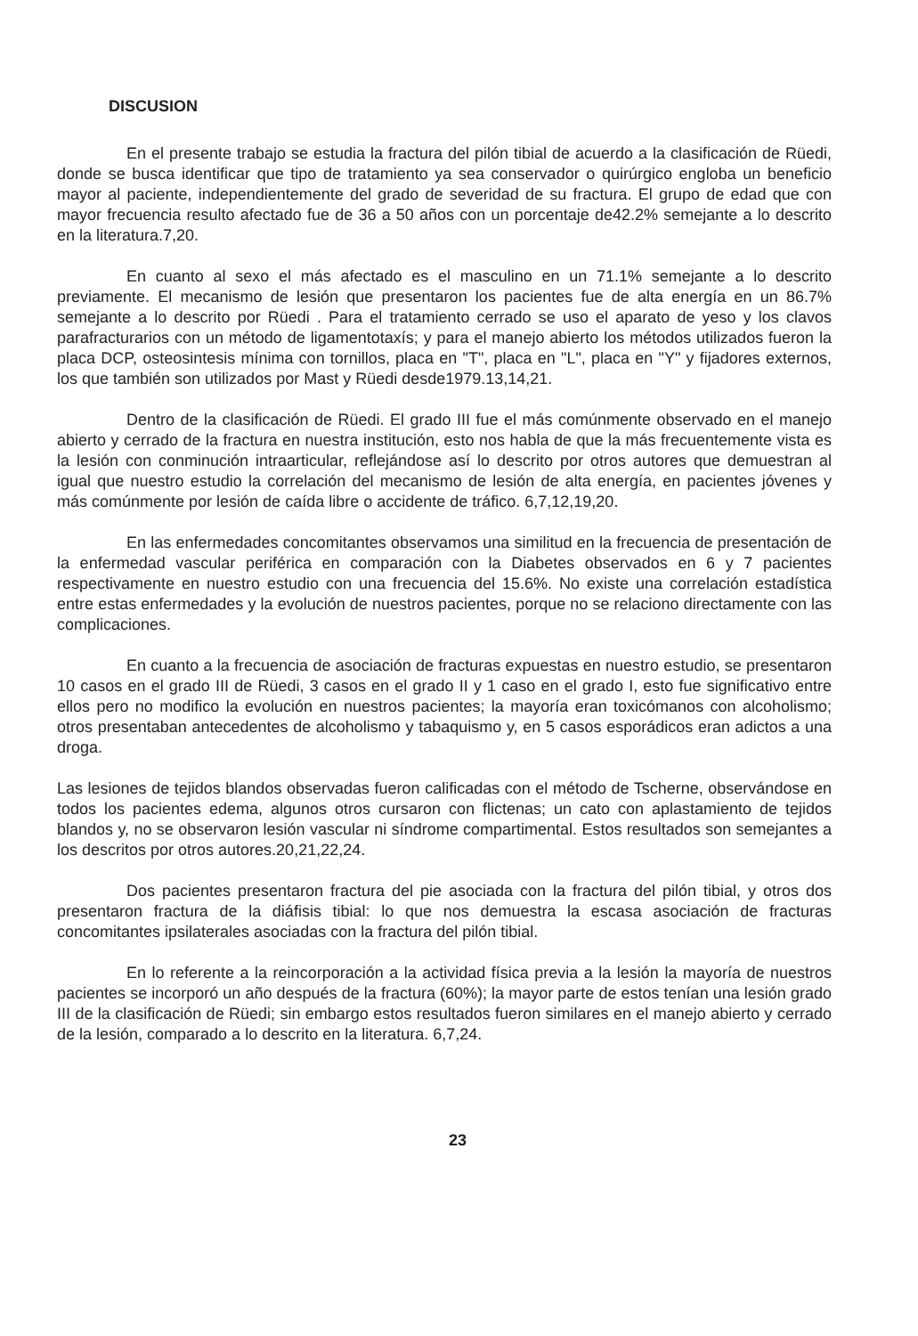DISCUSION
En el presente trabajo se estudia la fractura del pilón tibial de acuerdo a la clasificación de Rüedi, donde se busca identificar que tipo de tratamiento ya sea conservador o quirúrgico engloba un beneficio mayor al paciente, independientemente del grado de severidad de su fractura. El grupo de edad que con mayor frecuencia resulto afectado fue de 36 a 50 años con un porcentaje de42.2% semejante a lo descrito en la literatura.7,20.
En cuanto al sexo el más afectado es el masculino en un 71.1% semejante a lo descrito previamente. El mecanismo de lesión que presentaron los pacientes fue de alta energía en un 86.7% semejante a lo descrito por Rüedi . Para el tratamiento cerrado se uso el aparato de yeso y los clavos parafracturarios con un método de ligamentotaxís; y para el manejo abierto los métodos utilizados fueron la placa DCP, osteosintesis mínima con tornillos, placa en "T", placa en "L", placa en "Y" y fijadores externos, los que también son utilizados por Mast y Rüedi desde1979.13,14,21.
Dentro de la clasificación de Rüedi. El grado III fue el más comúnmente observado en el manejo abierto y cerrado de la fractura en nuestra institución, esto nos habla de que la más frecuentemente vista es la lesión con conminución intraarticular, reflejándose así lo descrito por otros autores que demuestran al igual que nuestro estudio la correlación del mecanismo de lesión de alta energía, en pacientes jóvenes y más comúnmente por lesión de caída libre o accidente de tráfico. 6,7,12,19,20.
En las enfermedades concomitantes observamos una similitud en la frecuencia de presentación de la enfermedad vascular periférica en comparación con la Diabetes observados en 6 y 7 pacientes respectivamente en nuestro estudio con una frecuencia del 15.6%. No existe una correlación estadística entre estas enfermedades y la evolución de nuestros pacientes, porque no se relaciono directamente con las complicaciones.
En cuanto a la frecuencia de asociación de fracturas expuestas en nuestro estudio, se presentaron 10 casos en el grado III de Rüedi, 3 casos en el grado II y 1 caso en el grado I, esto fue significativo entre ellos pero no modifico la evolución en nuestros pacientes; la mayoría eran toxicómanos con alcoholismo; otros presentaban antecedentes de alcoholismo y tabaquismo y, en 5 casos esporádicos eran adictos a una droga.
Las lesiones de tejidos blandos observadas fueron calificadas con el método de Tscherne, observándose en todos los pacientes edema, algunos otros cursaron con flictenas; un cato con aplastamiento de tejidos blandos y, no se observaron lesión vascular ni síndrome compartimental. Estos resultados son semejantes a los descritos por otros autores.20,21,22,24.
Dos pacientes presentaron fractura del pie asociada con la fractura del pilón tibial, y otros dos presentaron fractura de la diáfisis tibial: lo que nos demuestra la escasa asociación de fracturas concomitantes ipsilaterales asociadas con la fractura del pilón tibial.
En lo referente a la reincorporación a la actividad física previa a la lesión la mayoría de nuestros pacientes se incorporó un año después de la fractura (60%); la mayor parte de estos tenían una lesión grado III de la clasificación de Rüedi; sin embargo estos resultados fueron similares en el manejo abierto y cerrado de la lesión, comparado a lo descrito en la literatura. 6,7,24.
23